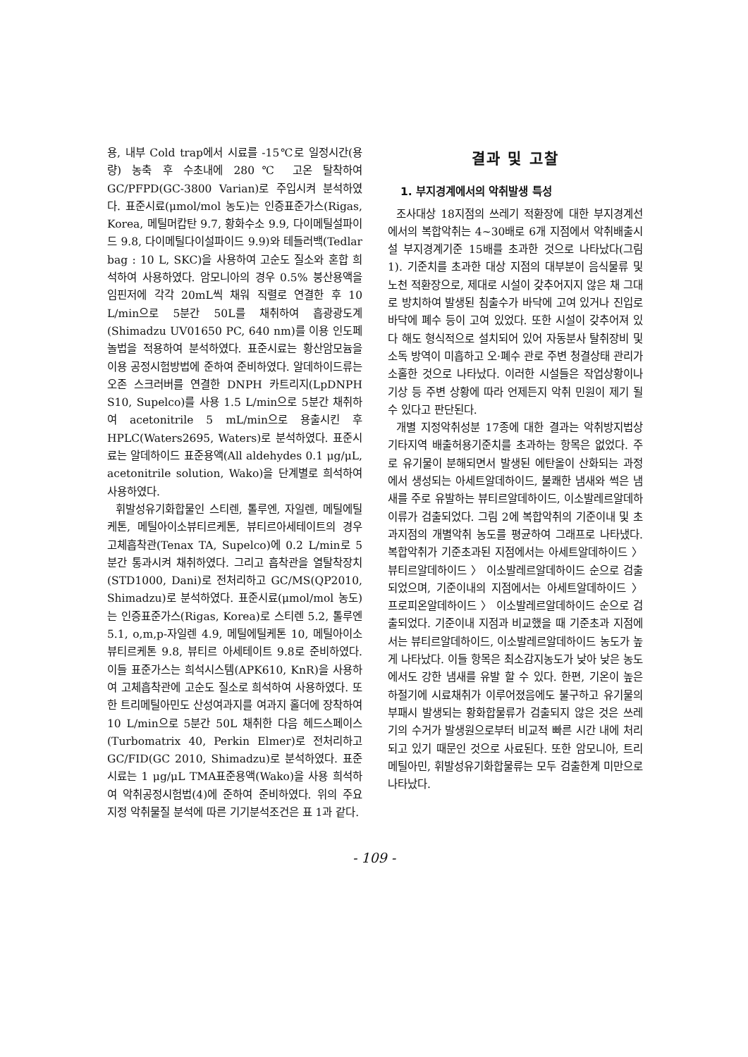용, 내부 Cold trap에서 시료를 -15℃로 일정시간(용량) 농축 후 수초내에 280℃ 고온 탈착하여 GC/PFPD(GC-3800 Varian)로 주입시켜 분석하였다. 표준시료(μmol/mol 농도)는 인증표준가스(Rigas, Korea, 메틸머캅탄 9.7, 황화수소 9.9, 다이메틸설파이드 9.8, 다이메틸다이설파이드 9.9)와 테들러백(Tedlar bag : 10 L, SKC)을 사용하여 고순도 질소와 혼합 희석하여 사용하였다. 암모니아의 경우 0.5% 붕산용액을 임핀저에 각각 20mL씩 채워 직렬로 연결한 후 10 L/min으로 5분간 50L를 채취하여 흡광광도계(Shimadzu UV01650 PC, 640 nm)를 이용 인도페놀법을 적용하여 분석하였다. 표준시료는 황산암모늄을 이용 공정시험방법에 준하여 준비하였다. 알데하이드류는 오존 스크러버를 연결한 DNPH 카트리지(LpDNPH S10, Supelco)를 사용 1.5 L/min으로 5분간 채취하여 acetonitrile 5 mL/min으로 용출시킨 후 HPLC(Waters2695, Waters)로 분석하였다. 표준시료는 알데하이드 표준용액(All aldehydes 0.1 μg/μL, acetonitrile solution, Wako)을 단계별로 희석하여 사용하였다.
휘발성유기화합물인 스티렌, 톨루엔, 자일렌, 메틸에틸케톤, 메틸아이소뷰티르케톤, 뷰티르아세테이트의 경우 고체흡착관(Tenax TA, Supelco)에 0.2 L/min로 5분간 통과시켜 채취하였다. 그리고 흡착관을 열탈착장치(STD1000, Dani)로 전처리하고 GC/MS(QP2010, Shimadzu)로 분석하였다. 표준시료(μmol/mol 농도)는 인증표준가스(Rigas, Korea)로 스티렌 5.2, 톨루엔 5.1, o,m,p-자일렌 4.9, 메틸에틸케톤 10, 메틸아이소뷰티르케톤 9.8, 뷰티르 아세테이트 9.8로 준비하였다. 이들 표준가스는 희석시스템(APK610, KnR)을 사용하여 고체흡착관에 고순도 질소로 희석하여 사용하였다. 또한 트리메틸아민도 산성여과지를 여과지 홀더에 장착하여 10 L/min으로 5분간 50L 채취한 다음 헤드스페이스(Turbomatrix 40, Perkin Elmer)로 전처리하고 GC/FID(GC 2010, Shimadzu)로 분석하였다. 표준시료는 1 μg/μL TMA표준용액(Wako)을 사용 희석하여 악취공정시험법(4)에 준하여 준비하였다. 위의 주요 지정 악취물질 분석에 따른 기기분석조건은 표 1과 같다.
결과 및 고찰
1. 부지경계에서의 악취발생 특성
조사대상 18지점의 쓰레기 적환장에 대한 부지경계선에서의 복합악취는 4~30배로 6개 지점에서 악취배출시설 부지경계기준 15배를 초과한 것으로 나타났다(그림 1). 기준치를 초과한 대상 지점의 대부분이 음식물류 및 노천 적환장으로, 제대로 시설이 갖추어지지 않은 채 그대로 방치하여 발생된 침출수가 바닥에 고여 있거나 진입로 바닥에 폐수 등이 고여 있었다. 또한 시설이 갖추어져 있다 해도 형식적으로 설치되어 있어 자동분사 탈취장비 및 소독 방역이 미흡하고 오·폐수 관로 주변 청결상태 관리가 소홀한 것으로 나타났다. 이러한 시설들은 작업상황이나 기상 등 주변 상황에 따라 언제든지 악취 민원이 제기 될 수 있다고 판단된다.
개별 지정악취성분 17종에 대한 결과는 악취방지법상 기타지역 배출허용기준치를 초과하는 항목은 없었다. 주로 유기물이 분해되면서 발생된 에탄올이 산화되는 과정에서 생성되는 아세트알데하이드, 불쾌한 냄새와 썩은 냄새를 주로 유발하는 뷰티르알데하이드, 이소발레르알데하이류가 검출되었다. 그림 2에 복합악취의 기준이내 및 초과지점의 개별악취 농도를 평균하여 그래프로 나타냈다. 복합악취가 기준초과된 지점에서는 아세트알데하이드 〉 뷰티르알데하이드 〉 이소발레르알데하이드 순으로 검출되었으며, 기준이내의 지점에서는 아세트알데하이드 〉 프로피온알데하이드 〉 이소발레르알데하이드 순으로 검출되었다. 기준이내 지점과 비교했을 때 기준초과 지점에서는 뷰티르알데하이드, 이소발레르알데하이드 농도가 높게 나타났다. 이들 항목은 최소감지농도가 낮아 낮은 농도에서도 강한 냄새를 유발 할 수 있다. 한편, 기온이 높은 하절기에 시료채취가 이루어졌음에도 불구하고 유기물의 부패시 발생되는 황화합물류가 검출되지 않은 것은 쓰레기의 수거가 발생원으로부터 비교적 빠른 시간 내에 처리되고 있기 때문인 것으로 사료된다. 또한 암모니아, 트리메틸아민, 휘발성유기화합물류는 모두 검출한계 미만으로 나타났다.
- 109 -